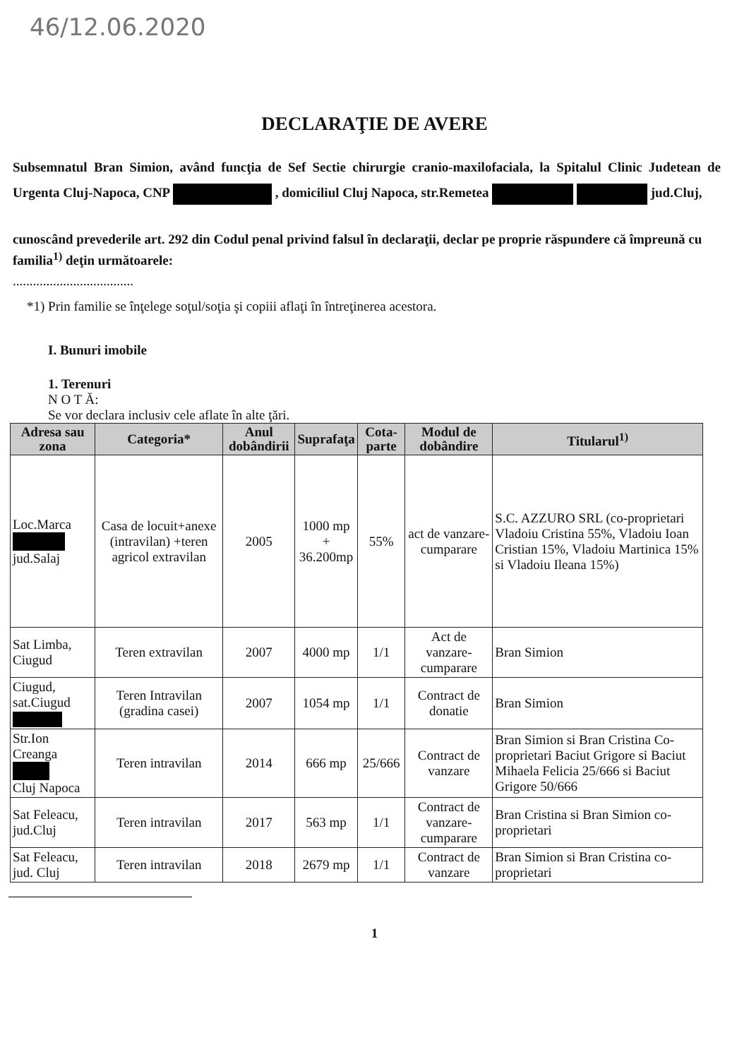46/12.06.2020
DECLARAŢIE DE AVERE
Subsemnatul Bran Simion, având funcţia de Sef Sectie chirurgie cranio-maxilofaciala, la Spitalul Clinic Judetean de Urgenta Cluj-Napoca, CNP , domiciliul Cluj Napoca, str.Remetea jud.Cluj,
cunoscând prevederile art. 292 din Codul penal privind falsul în declaraţii, declar pe proprie răspundere că împreună cu familia<sup>1)</sup> deţin următoarele:
....................................
*1) Prin familie se înţelege soţul/soţia şi copiii aflaţi în întreţinerea acestora.
I. Bunuri imobile
1. Terenuri
N O T Ă:
Se vor declara inclusiv cele aflate în alte ţări.
| Adresa sau zona | Categoria* | Anul dobândirii | Suprafaţa | Cota-parte | Modul de dobândire | Titularul<sup>1)</sup> |
| --- | --- | --- | --- | --- | --- | --- |
| Loc.Marca jud.Salaj | Casa de locuit+anexe (intravilan) +teren agricol extravilan | 2005 | 1000 mp + 36.200mp | 55% | act de vanzare-cumparare | S.C. AZZURO SRL (co-proprietari Vladoiu Cristina 55%, Vladoiu Ioan Cristian 15%, Vladoiu Martinica 15% si Vladoiu Ileana 15%) |
| Sat Limba, Ciugud | Teren extravilan | 2007 | 4000 mp | 1/1 | Act de vanzare-cumparare | Bran Simion |
| Ciugud, sat.Ciugud | Teren Intravilan (gradina casei) | 2007 | 1054 mp | 1/1 | Contract de donatie | Bran Simion |
| Str.Ion Creanga Cluj Napoca | Teren intravilan | 2014 | 666 mp | 25/666 | Contract de vanzare | Bran Simion si Bran Cristina Co-proprietari Baciut Grigore si Baciut Mihaela Felicia 25/666 si Baciut Grigore 50/666 |
| Sat Feleacu, jud.Cluj | Teren intravilan | 2017 | 563 mp | 1/1 | Contract de vanzare-cumparare | Bran Cristina si Bran Simion co-proprietari |
| Sat Feleacu, jud. Cluj | Teren intravilan | 2018 | 2679 mp | 1/1 | Contract de vanzare | Bran Simion si Bran Cristina co-proprietari |
1